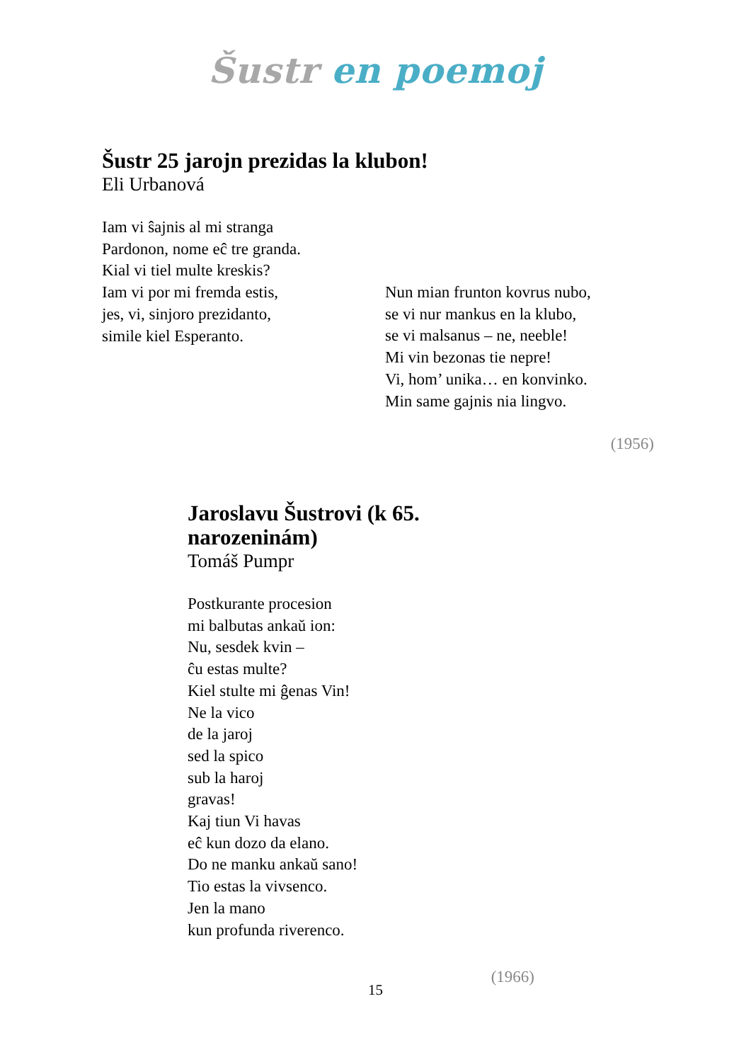Šustr en poemoj
Šustr 25 jarojn prezidas la klubon!
Eli Urbanová
Iam vi ŝajnis al mi stranga
Pardonon, nome eĉ tre granda.
Kial vi tiel multe kreskis?
Iam vi por mi fremda estis,
jes, vi, sinjoro prezidanto,
simile kiel Esperanto.
Nun mian frunton kovrus nubo,
se vi nur mankus en la klubo,
se vi malsanus – ne, neeble!
Mi vin bezonas tie nepre!
Vi, hom’ unika… en konvinko.
Min same gajnis nia lingvo.
(1956)
Jaroslavu Šustrovi (k 65. narozeninám)
Tomáš Pumpr
Postkurante procesion
mi balbutas ankaŭ ion:
Nu, sesdek kvin –
ĉu estas multe?
Kiel stulte mi ĝenas Vin!
Ne la vico
de la jaroj
sed la spico
sub la haroj
gravas!
Kaj tiun Vi havas
eĉ kun dozo da elano.
Do ne manku ankaŭ sano!
Tio estas la vivsenco.
Jen la mano
kun profunda riverenco.
(1966)
15